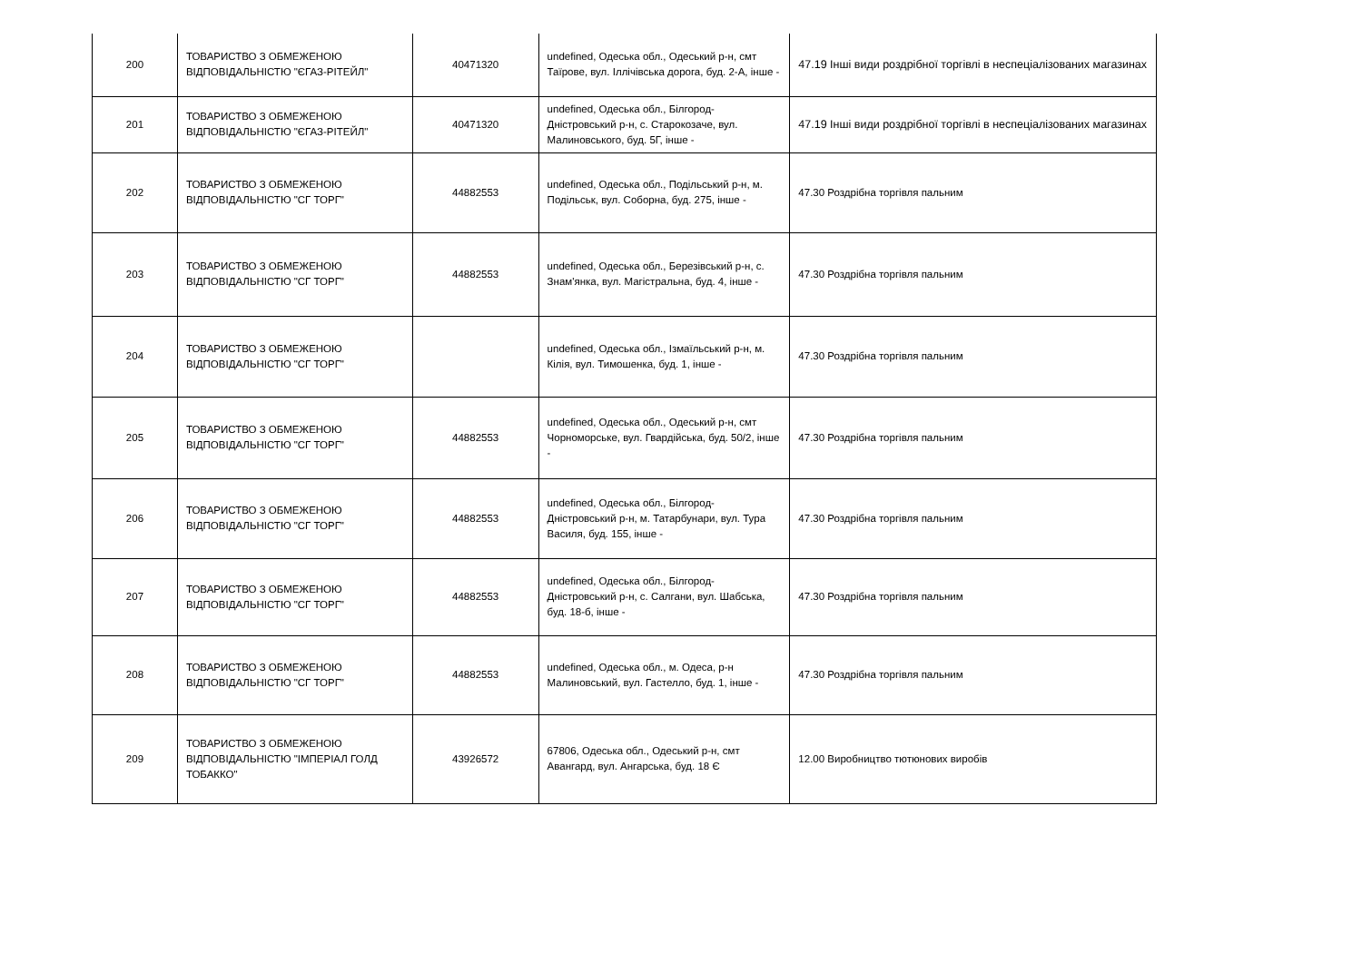| 200 | ТОВАРИСТВО З ОБМЕЖЕНОЮ ВІДПОВІДАЛЬНІСТЮ "ЄГАЗ-РІТЕЙЛ" | 40471320 | undefined, Одеська обл., Одеський р-н, смт Таїрове, вул. Іллічівська дорога, буд. 2-А, інше - | 47.19 Інші види роздрібної торгівлі в неспеціалізованих магазинах |
| 201 | ТОВАРИСТВО З ОБМЕЖЕНОЮ ВІДПОВІДАЛЬНІСТЮ "ЄГАЗ-РІТЕЙЛ" | 40471320 | undefined, Одеська обл., Білгород-Дністровський р-н, с. Старокозаче, вул. Малиновського, буд. 5Г, інше - | 47.19 Інші види роздрібної торгівлі в неспеціалізованих магазинах |
| 202 | ТОВАРИСТВО З ОБМЕЖЕНОЮ ВІДПОВІДАЛЬНІСТЮ "СГ ТОРГ" | 44882553 | undefined, Одеська обл., Подільський р-н, м. Подільськ, вул. Соборна, буд. 275, інше - | 47.30 Роздрібна торгівля пальним |
| 203 | ТОВАРИСТВО З ОБМЕЖЕНОЮ ВІДПОВІДАЛЬНІСТЮ "СГ ТОРГ" | 44882553 | undefined, Одеська обл., Березівський р-н, с. Знам'янка, вул. Магістральна, буд. 4, інше - | 47.30 Роздрібна торгівля пальним |
| 204 | ТОВАРИСТВО З ОБМЕЖЕНОЮ ВІДПОВІДАЛЬНІСТЮ "СГ ТОРГ" | | undefined, Одеська обл., Ізмаїльський р-н, м. Кілія, вул. Тимошенка, буд. 1, інше - | 47.30 Роздрібна торгівля пальним |
| 205 | ТОВАРИСТВО З ОБМЕЖЕНОЮ ВІДПОВІДАЛЬНІСТЮ "СГ ТОРГ" | 44882553 | undefined, Одеська обл., Одеський р-н, смт Чорноморське, вул. Гвардійська, буд. 50/2, інше - | 47.30 Роздрібна торгівля пальним |
| 206 | ТОВАРИСТВО З ОБМЕЖЕНОЮ ВІДПОВІДАЛЬНІСТЮ "СГ ТОРГ" | 44882553 | undefined, Одеська обл., Білгород-Дністровський р-н, м. Татарбунари, вул. Тура Василя, буд. 155, інше - | 47.30 Роздрібна торгівля пальним |
| 207 | ТОВАРИСТВО З ОБМЕЖЕНОЮ ВІДПОВІДАЛЬНІСТЮ "СГ ТОРГ" | 44882553 | undefined, Одеська обл., Білгород-Дністровський р-н, с. Салгани, вул. Шабська, буд. 18-б, інше - | 47.30 Роздрібна торгівля пальним |
| 208 | ТОВАРИСТВО З ОБМЕЖЕНОЮ ВІДПОВІДАЛЬНІСТЮ "СГ ТОРГ" | 44882553 | undefined, Одеська обл., м. Одеса, р-н Малиновський, вул. Гастелло, буд. 1, інше - | 47.30 Роздрібна торгівля пальним |
| 209 | ТОВАРИСТВО З ОБМЕЖЕНОЮ ВІДПОВІДАЛЬНІСТЮ "ІМПЕРІАЛ ГОЛД ТОБАККО" | 43926572 | 67806, Одеська обл., Одеський р-н, смт Авангард, вул. Ангарська, буд. 18 Є | 12.00 Виробництво тютюнових виробів |